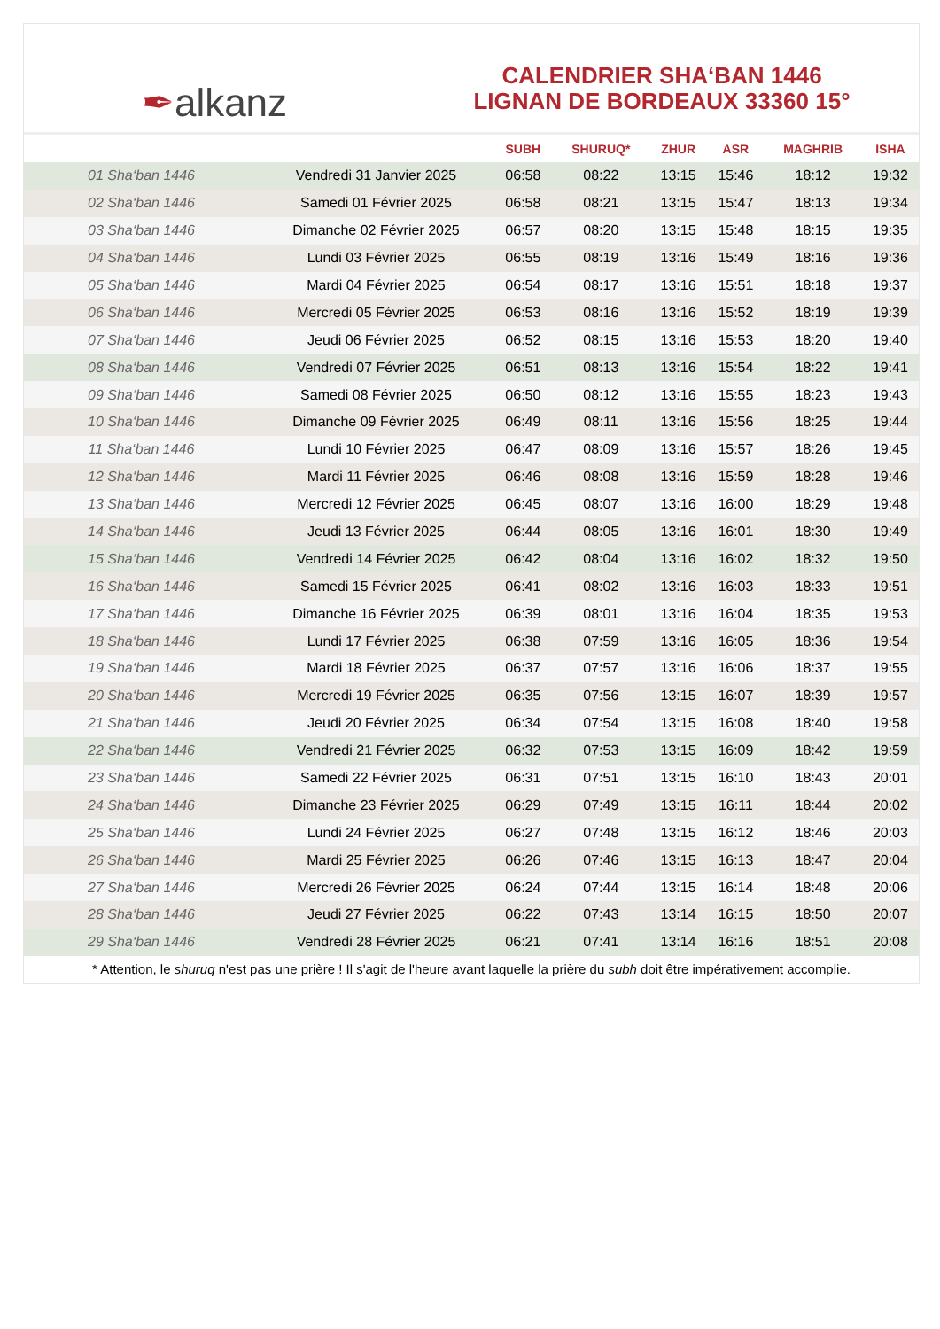✒ alkanz
CALENDRIER SHA‘BAN 1446
LIGNAN DE BORDEAUX 33360 15°
| | | SUBH | SHURUQ* | ZHUR | ASR | MAGHRIB | ISHA |
| --- | --- | --- | --- | --- | --- | --- | --- |
| 01 Sha‘ban 1446 | Vendredi 31 Janvier 2025 | 06:58 | 08:22 | 13:15 | 15:46 | 18:12 | 19:32 |
| 02 Sha‘ban 1446 | Samedi 01 Février 2025 | 06:58 | 08:21 | 13:15 | 15:47 | 18:13 | 19:34 |
| 03 Sha‘ban 1446 | Dimanche 02 Février 2025 | 06:57 | 08:20 | 13:15 | 15:48 | 18:15 | 19:35 |
| 04 Sha‘ban 1446 | Lundi 03 Février 2025 | 06:55 | 08:19 | 13:16 | 15:49 | 18:16 | 19:36 |
| 05 Sha‘ban 1446 | Mardi 04 Février 2025 | 06:54 | 08:17 | 13:16 | 15:51 | 18:18 | 19:37 |
| 06 Sha‘ban 1446 | Mercredi 05 Février 2025 | 06:53 | 08:16 | 13:16 | 15:52 | 18:19 | 19:39 |
| 07 Sha‘ban 1446 | Jeudi 06 Février 2025 | 06:52 | 08:15 | 13:16 | 15:53 | 18:20 | 19:40 |
| 08 Sha‘ban 1446 | Vendredi 07 Février 2025 | 06:51 | 08:13 | 13:16 | 15:54 | 18:22 | 19:41 |
| 09 Sha‘ban 1446 | Samedi 08 Février 2025 | 06:50 | 08:12 | 13:16 | 15:55 | 18:23 | 19:43 |
| 10 Sha‘ban 1446 | Dimanche 09 Février 2025 | 06:49 | 08:11 | 13:16 | 15:56 | 18:25 | 19:44 |
| 11 Sha‘ban 1446 | Lundi 10 Février 2025 | 06:47 | 08:09 | 13:16 | 15:57 | 18:26 | 19:45 |
| 12 Sha‘ban 1446 | Mardi 11 Février 2025 | 06:46 | 08:08 | 13:16 | 15:59 | 18:28 | 19:46 |
| 13 Sha‘ban 1446 | Mercredi 12 Février 2025 | 06:45 | 08:07 | 13:16 | 16:00 | 18:29 | 19:48 |
| 14 Sha‘ban 1446 | Jeudi 13 Février 2025 | 06:44 | 08:05 | 13:16 | 16:01 | 18:30 | 19:49 |
| 15 Sha‘ban 1446 | Vendredi 14 Février 2025 | 06:42 | 08:04 | 13:16 | 16:02 | 18:32 | 19:50 |
| 16 Sha‘ban 1446 | Samedi 15 Février 2025 | 06:41 | 08:02 | 13:16 | 16:03 | 18:33 | 19:51 |
| 17 Sha‘ban 1446 | Dimanche 16 Février 2025 | 06:39 | 08:01 | 13:16 | 16:04 | 18:35 | 19:53 |
| 18 Sha‘ban 1446 | Lundi 17 Février 2025 | 06:38 | 07:59 | 13:16 | 16:05 | 18:36 | 19:54 |
| 19 Sha‘ban 1446 | Mardi 18 Février 2025 | 06:37 | 07:57 | 13:16 | 16:06 | 18:37 | 19:55 |
| 20 Sha‘ban 1446 | Mercredi 19 Février 2025 | 06:35 | 07:56 | 13:15 | 16:07 | 18:39 | 19:57 |
| 21 Sha‘ban 1446 | Jeudi 20 Février 2025 | 06:34 | 07:54 | 13:15 | 16:08 | 18:40 | 19:58 |
| 22 Sha‘ban 1446 | Vendredi 21 Février 2025 | 06:32 | 07:53 | 13:15 | 16:09 | 18:42 | 19:59 |
| 23 Sha‘ban 1446 | Samedi 22 Février 2025 | 06:31 | 07:51 | 13:15 | 16:10 | 18:43 | 20:01 |
| 24 Sha‘ban 1446 | Dimanche 23 Février 2025 | 06:29 | 07:49 | 13:15 | 16:11 | 18:44 | 20:02 |
| 25 Sha‘ban 1446 | Lundi 24 Février 2025 | 06:27 | 07:48 | 13:15 | 16:12 | 18:46 | 20:03 |
| 26 Sha‘ban 1446 | Mardi 25 Février 2025 | 06:26 | 07:46 | 13:15 | 16:13 | 18:47 | 20:04 |
| 27 Sha‘ban 1446 | Mercredi 26 Février 2025 | 06:24 | 07:44 | 13:15 | 16:14 | 18:48 | 20:06 |
| 28 Sha‘ban 1446 | Jeudi 27 Février 2025 | 06:22 | 07:43 | 13:14 | 16:15 | 18:50 | 20:07 |
| 29 Sha‘ban 1446 | Vendredi 28 Février 2025 | 06:21 | 07:41 | 13:14 | 16:16 | 18:51 | 20:08 |
* Attention, le shuruq n'est pas une prière ! Il s'agit de l'heure avant laquelle la prière du subh doit être impérativement accomplie.